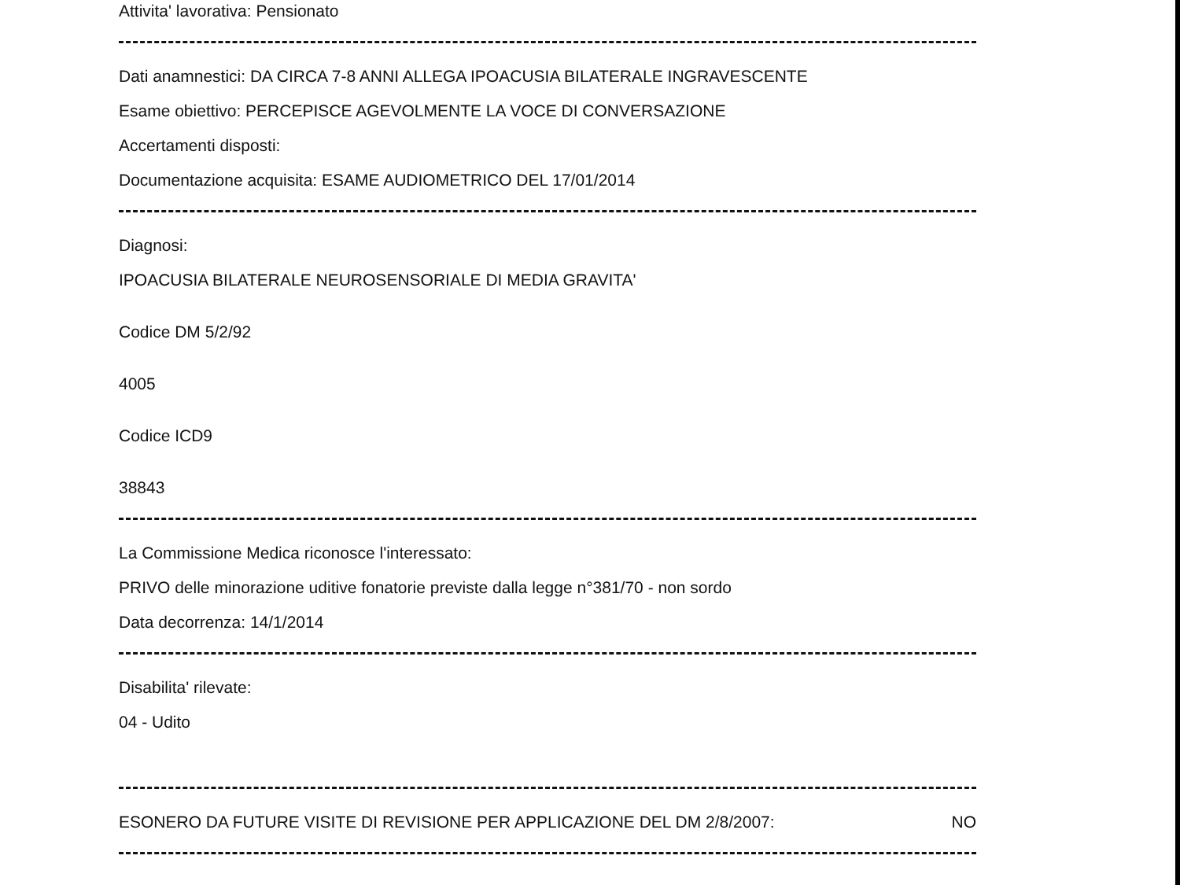Attivita' lavorativa: Pensionato
Dati anamnestici: DA CIRCA 7-8 ANNI ALLEGA IPOACUSIA BILATERALE INGRAVESCENTE
Esame obiettivo: PERCEPISCE AGEVOLMENTE LA VOCE DI CONVERSAZIONE
Accertamenti disposti:
Documentazione acquisita: ESAME AUDIOMETRICO DEL 17/01/2014
Diagnosi:
IPOACUSIA BILATERALE NEUROSENSORIALE DI MEDIA GRAVITA'
Codice DM 5/2/92
4005
Codice ICD9
38843
La Commissione Medica riconosce l'interessato:
PRIVO delle minorazione uditive fonatorie previste dalla legge n°381/70 - non sordo
Data decorrenza: 14/1/2014
Disabilita' rilevate:
04 - Udito
ESONERO DA FUTURE VISITE DI REVISIONE PER APPLICAZIONE DEL DM 2/8/2007:
NO